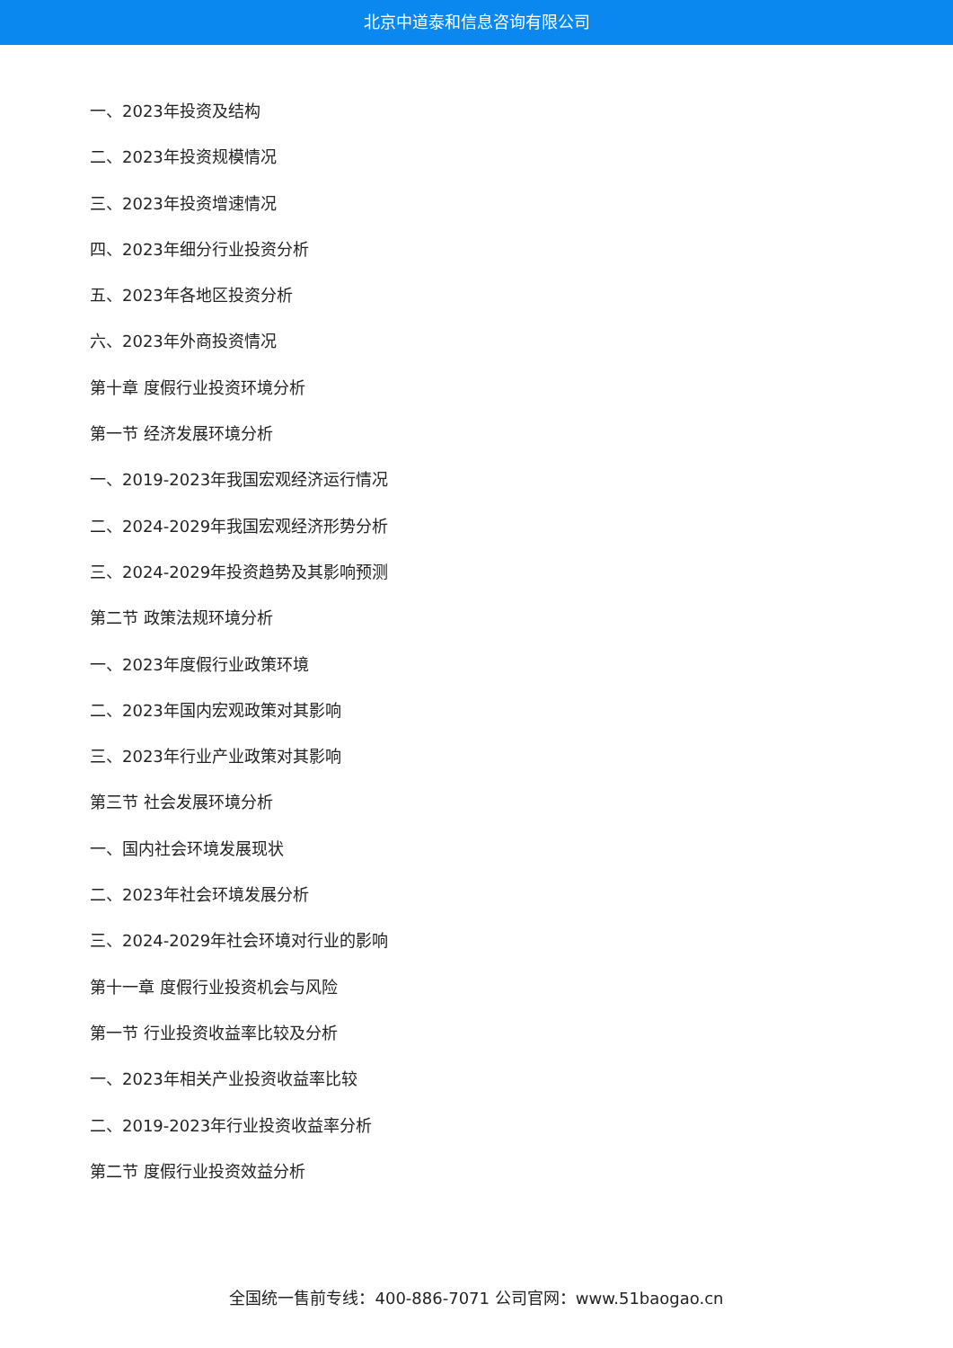北京中道泰和信息咨询有限公司
一、2023年投资及结构
二、2023年投资规模情况
三、2023年投资增速情况
四、2023年细分行业投资分析
五、2023年各地区投资分析
六、2023年外商投资情况
第十章 度假行业投资环境分析
第一节 经济发展环境分析
一、2019-2023年我国宏观经济运行情况
二、2024-2029年我国宏观经济形势分析
三、2024-2029年投资趋势及其影响预测
第二节 政策法规环境分析
一、2023年度假行业政策环境
二、2023年国内宏观政策对其影响
三、2023年行业产业政策对其影响
第三节 社会发展环境分析
一、国内社会环境发展现状
二、2023年社会环境发展分析
三、2024-2029年社会环境对行业的影响
第十一章 度假行业投资机会与风险
第一节 行业投资收益率比较及分析
一、2023年相关产业投资收益率比较
二、2019-2023年行业投资收益率分析
第二节 度假行业投资效益分析
全国统一售前专线：400-886-7071 公司官网：www.51baogao.cn